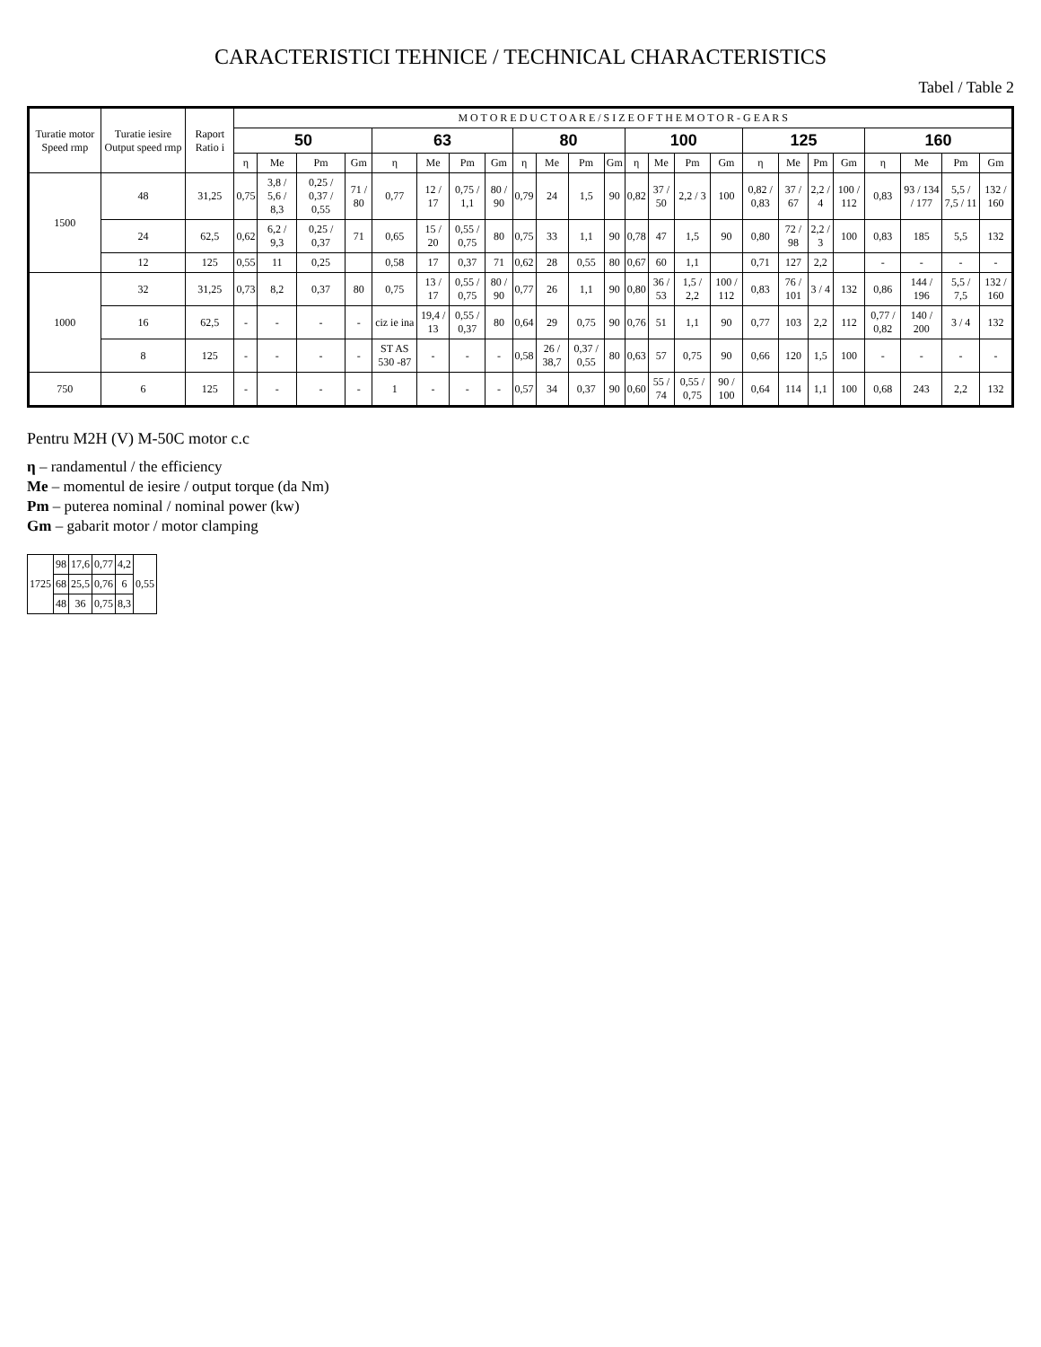CARACTERISTICI TEHNICE / TECHNICAL CHARACTERISTICS
Tabel / Table 2
| Turatie motor Speed rmp | Turatie iesire Output speed rmp | Raport Ratio i | M O T O R E D U C T O A R E / S I Z E O F T H E M O T O R - G E A R S | | | | | | | | | | | | | | | | | | | | | | | |
| --- | --- | --- | --- | --- | --- | --- | --- | --- | --- | --- | --- | --- | --- | --- | --- | --- | --- | --- | --- | --- | --- | --- | --- | --- | --- | --- |
| | | | 50 | | | | 63 | | | | 80 | | | | 100 | | | | 125 | | | | 160 | | | |
| | | | η | Me | Pm | Gm | η | Me | Pm | Gm | η | Me | Pm | Gm | η | Me | Pm | Gm | η | Me | Pm | Gm | η | Me | Pm | Gm |
| 1500 | 48 | 31,25 | 0,75 | 3,8 / 5,6 / 8,3 | 0,25 / 0,37 / 0,55 | 71 / 80 | 0,77 | 12 / 17 | 0,75 / 1,1 | 80 / 90 | 0,79 | 24 | 1,5 | 90 | 0,82 | 37 / 50 | 2,2 / 3 | 100 | 0,82 / 0,83 | 37 / 67 | 2,2 / 4 | 100 / 112 | 0,83 | 93 / 134 / 177 | 5,5 / 7,5 / 11 | 132 / 160 |
| | 24 | 62,5 | 0,62 | 6,2 / 9,3 | 0,25 / 0,37 | 71 | 0,65 | 15 / 20 | 0,55 / 0,75 | 80 | 0,75 | 33 | 1,1 | 90 | 0,78 | 47 | 1,5 | 90 | 0,80 | 72 / 98 | 2,2 / 3 | 100 | 0,83 | 185 | 5,5 | 132 |
| | 12 | 125 | 0,55 | 11 | 0,25 | | 0,58 | 17 | 0,37 | 71 | 0,62 | 28 | 0,55 | 80 | 0,67 | 60 | 1,1 | | 0,71 | 127 | 2,2 | | - | - | - | - |
| 1000 | 32 | 31,25 | 0,73 | 8,2 | 0,37 | 80 | 0,75 | 13 / 17 | 0,55 / 0,75 | 80 / 90 | 0,77 | 26 | 1,1 | 90 | 0,80 | 36 / 53 | 1,5 / 2,2 | 100 / 112 | 0,83 | 76 / 101 | 3 / 4 | 132 | 0,86 | 144 / 196 | 5,5 / 7,5 | 132 / 160 |
| | 16 | 62,5 | - | - | - | - | ciz ie ina | 19,4 / 13 | 0,55 / 0,37 | 80 | 0,64 | 29 | 0,75 | 90 | 0,76 | 51 | 1,1 | 90 | 0,77 | 103 | 2,2 | 112 | 0,77 / 0,82 | 140 / 200 | 3 / 4 | 132 |
| | 8 | 125 | - | - | - | - | ST AS 530 -87 | - | - | - | 0,58 | 26 / 38,7 | 0,37 / 0,55 | 80 | 0,63 | 57 | 0,75 | 90 | 0,66 | 120 | 1,5 | 100 | - | - | - | - |
| 750 | 6 | 125 | - | - | - | - | 1 | - | - | - | 0,57 | 34 | 0,37 | 90 | 0,60 | 55 / 74 | 0,55 / 0,75 | 90 / 100 | 0,64 | 114 | 1,1 | 100 | 0,68 | 243 | 2,2 | 132 |
Pentru M2H (V) M-50C motor c.c
η – randamentul / the efficiency
Me – momentul de iesire / output torque (da Nm)
Pm – puterea nominal / nominal power (kw)
Gm – gabarit motor / motor clamping
| 1725 | 98 | 17,6 | 0,77 | 4,2 | 0,55 |
| | 68 | 25,5 | 0,76 | 6 | |
| | 48 | 36 | 0,75 | 8,3 | |